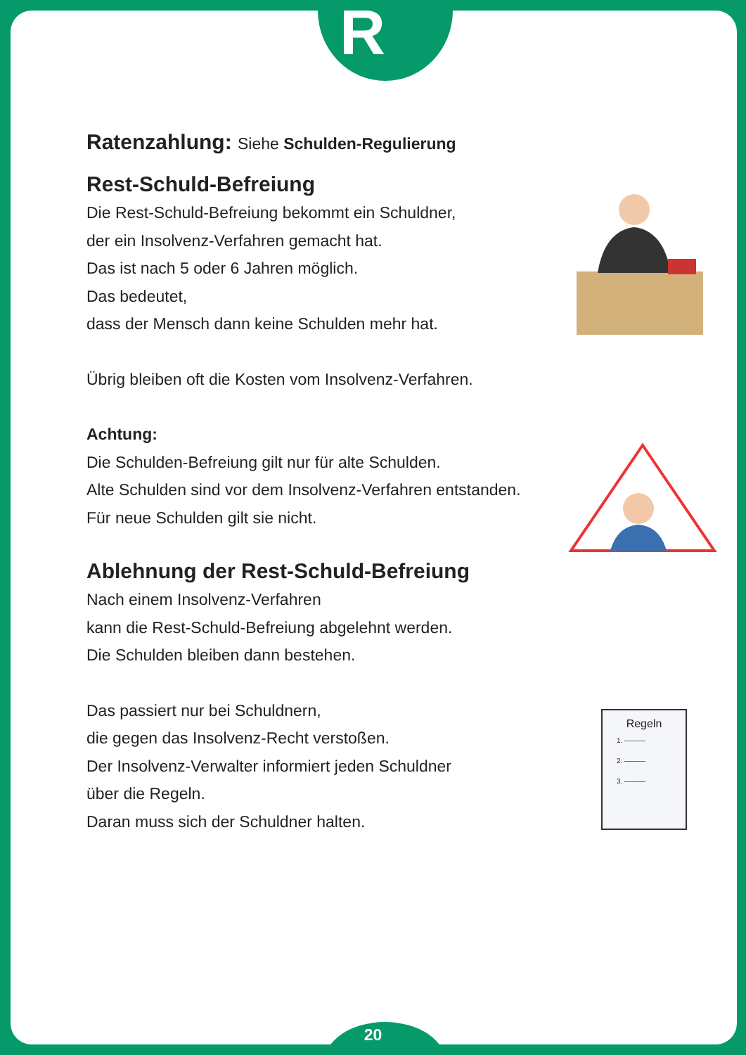R
Ratenzahlung: Siehe Schulden-Regulierung
Rest-Schuld-Befreiung
Die Rest-Schuld-Befreiung bekommt ein Schuldner,
der ein Insolvenz-Verfahren gemacht hat.
Das ist nach 5 oder 6 Jahren möglich.
Das bedeutet,
dass der Mensch dann keine Schulden mehr hat.
Übrig bleiben oft die Kosten vom Insolvenz-Verfahren.
Achtung:
Die Schulden-Befreiung gilt nur für alte Schulden.
Alte Schulden sind vor dem Insolvenz-Verfahren entstanden.
Für neue Schulden gilt sie nicht.
Ablehnung der Rest-Schuld-Befreiung
Nach einem Insolvenz-Verfahren
kann die Rest-Schuld-Befreiung abgelehnt werden.
Die Schulden bleiben dann bestehen.
Das passiert nur bei Schuldnern,
die gegen das Insolvenz-Recht verstoßen.
Der Insolvenz-Verwalter informiert jeden Schuldner
über die Regeln.
Daran muss sich der Schuldner halten.
Regeln
1. ———
2. ———
3. ———
20